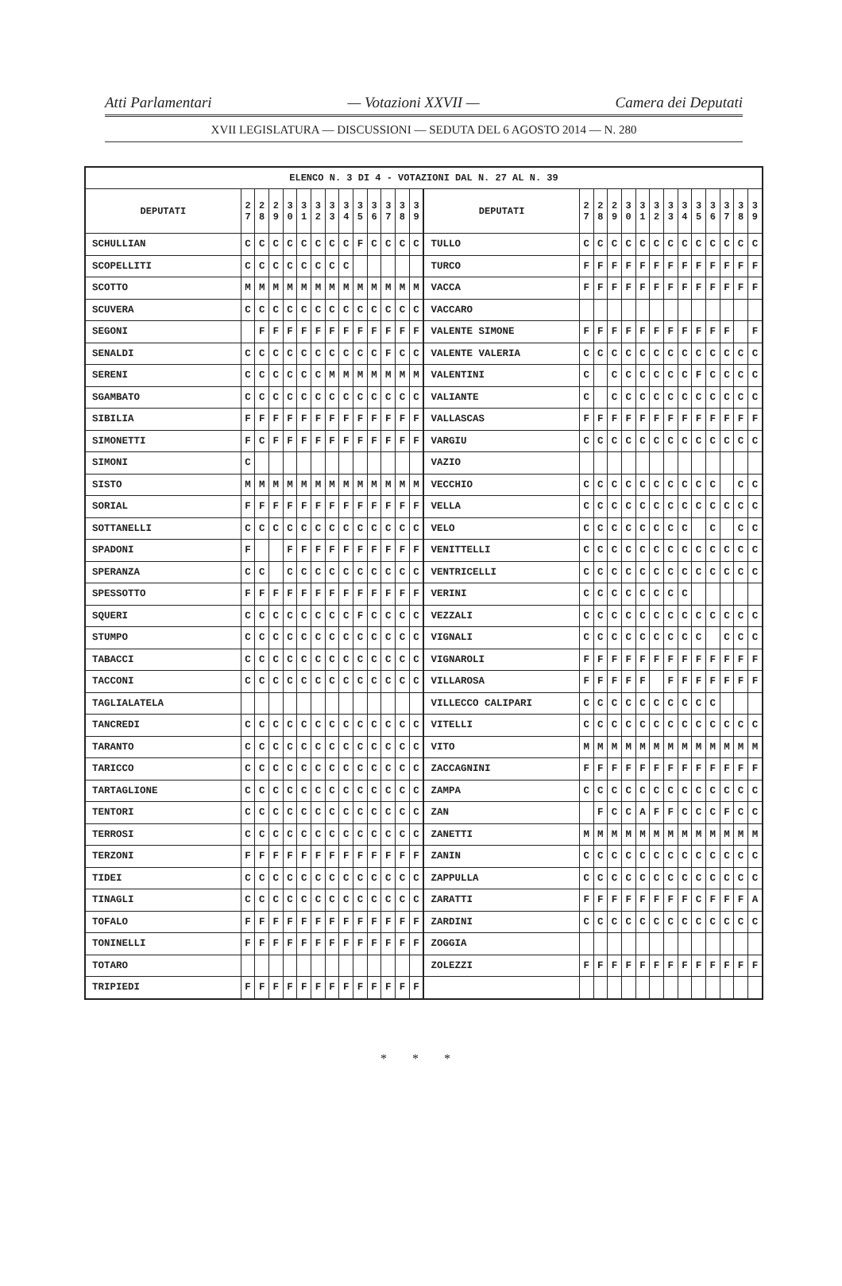Atti Parlamentari — Votazioni XXVII — Camera dei Deputati
XVII LEGISLATURA — DISCUSSIONI — SEDUTA DEL 6 AGOSTO 2014 — N. 280
| ELENCO N. 3 DI 4 - VOTAZIONI DAL N. 27 AL N. 39 | | | | | | | | | | | | | | | | | | | | | | | | | | | |
| --- | --- | --- | --- | --- | --- | --- | --- | --- | --- | --- | --- | --- | --- | --- | --- | --- | --- | --- | --- | --- | --- | --- | --- | --- | --- | --- | --- |
| DEPUTATI | 2 7 | 2 8 | 2 9 | 3 0 | 3 1 | 3 2 | 3 3 | 3 4 | 3 5 | 3 6 | 3 7 | 3 8 | 3 9 | DEPUTATI | 2 7 | 2 8 | 2 9 | 3 0 | 3 1 | 3 2 | 3 3 | 3 4 | 3 5 | 3 6 | 3 7 | 3 8 | 3 9 |
| SCHULLIAN | C | C | C | C | C | C | C | C | F | C | C | C | C | TULLO | C | C | C | C | C | C | C | C | C | C | C | C | C |
| SCOPELLITI | C | C | C | C | C | C | C | C | | | | | | TURCO | F | F | F | F | F | F | F | F | F | F | F | F | F |
| SCOTTO | M | M | M | M | M | M | M | M | M | M | M | M | M | VACCA | F | F | F | F | F | F | F | F | F | F | F | F | F |
| SCUVERA | C | C | C | C | C | C | C | C | C | C | C | C | C | VACCARO | | | | | | | | | | | | | |
| SEGONI | | F | F | F | F | F | F | F | F | F | F | F | F | VALENTE SIMONE | F | F | F | F | F | F | F | F | F | F | F | | F |
| SENALDI | C | C | C | C | C | C | C | C | C | C | F | C | C | VALENTE VALERIA | C | C | C | C | C | C | C | C | C | C | C | C | C |
| SERENI | C | C | C | C | C | C | M | M | M | M | M | M | M | VALENTINI | C | | C | C | C | C | C | C | F | C | C | C | C |
| SGAMBATO | C | C | C | C | C | C | C | C | C | C | C | C | C | VALIANTE | C | | C | C | C | C | C | C | C | C | C | C | C |
| SIBILIA | F | F | F | F | F | F | F | F | F | F | F | F | F | VALLASCAS | F | F | F | F | F | F | F | F | F | F | F | F | F |
| SIMONETTI | F | C | F | F | F | F | F | F | F | F | F | F | F | VARGIU | C | C | C | C | C | C | C | C | C | C | C | C | C |
| SIMONI | C | | | | | | | | | | | | | VAZIO | | | | | | | | | | | | | |
| SISTO | M | M | M | M | M | M | M | M | M | M | M | M | M | VECCHIO | C | C | C | C | C | C | C | C | C | C | | C | C |
| SORIAL | F | F | F | F | F | F | F | F | F | F | F | F | F | VELLA | C | C | C | C | C | C | C | C | C | C | C | C | C |
| SOTTANELLI | C | C | C | C | C | C | C | C | C | C | C | C | C | VELO | C | C | C | C | C | C | C | C | | C | | C | C |
| SPADONI | F | | | F | F | F | F | F | F | F | F | F | F | VENITTELLI | C | C | C | C | C | C | C | C | C | C | C | C | C |
| SPERANZA | C | C | | C | C | C | C | C | C | C | C | C | C | VENTRICELLI | C | C | C | C | C | C | C | C | C | C | C | C | C |
| SPESSOTTO | F | F | F | F | F | F | F | F | F | F | F | F | F | VERINI | C | C | C | C | C | C | C | C | | | | | |
| SQUERI | C | C | C | C | C | C | C | C | F | C | C | C | C | VEZZALI | C | C | C | C | C | C | C | C | C | C | C | C | C |
| STUMPO | C | C | C | C | C | C | C | C | C | C | C | C | C | VIGNALI | C | C | C | C | C | C | C | C | C | | C | C | C |
| TABACCI | C | C | C | C | C | C | C | C | C | C | C | C | C | VIGNAROLI | F | F | F | F | F | F | F | F | F | F | F | F | F |
| TACCONI | C | C | C | C | C | C | C | C | C | C | C | C | C | VILLAROSA | F | F | F | F | F | | F | F | F | F | F | F | F |
| TAGLIALATELA | | | | | | | | | | | | | | VILLECCO CALIPARI | C | C | C | C | C | C | C | C | C | C | | | |
| TANCREDI | C | C | C | C | C | C | C | C | C | C | C | C | C | VITELLI | C | C | C | C | C | C | C | C | C | C | C | C | C |
| TARANTO | C | C | C | C | C | C | C | C | C | C | C | C | C | VITO | M | M | M | M | M | M | M | M | M | M | M | M | M |
| TARICCO | C | C | C | C | C | C | C | C | C | C | C | C | C | ZACCAGNINI | F | F | F | F | F | F | F | F | F | F | F | F | F |
| TARTAGLIONE | C | C | C | C | C | C | C | C | C | C | C | C | C | ZAMPA | C | C | C | C | C | C | C | C | C | C | C | C | C |
| TENTORI | C | C | C | C | C | C | C | C | C | C | C | C | C | ZAN | | F | C | C | A | F | F | C | C | C | F | C | C |
| TERROSI | C | C | C | C | C | C | C | C | C | C | C | C | C | ZANETTI | M | M | M | M | M | M | M | M | M | M | M | M | M |
| TERZONI | F | F | F | F | F | F | F | F | F | F | F | F | F | ZANIN | C | C | C | C | C | C | C | C | C | C | C | C | C |
| TIDEI | C | C | C | C | C | C | C | C | C | C | C | C | C | ZAPPULLA | C | C | C | C | C | C | C | C | C | C | C | C | C |
| TINAGLI | C | C | C | C | C | C | C | C | C | C | C | C | C | ZARATTI | F | F | F | F | F | F | F | F | C | F | F | F | A |
| TOFALO | F | F | F | F | F | F | F | F | F | F | F | F | F | ZARDINI | C | C | C | C | C | C | C | C | C | C | C | C | C |
| TONINELLI | F | F | F | F | F | F | F | F | F | F | F | F | F | ZOGGIA | | | | | | | | | | | | | |
| TOTARO | | | | | | | | | | | | | | ZOLEZZI | F | F | F | F | F | F | F | F | F | F | F | F | F |
| TRIPIEDI | F | F | F | F | F | F | F | F | F | F | F | F | F | | | | | | | | | | | | | | |
* * *